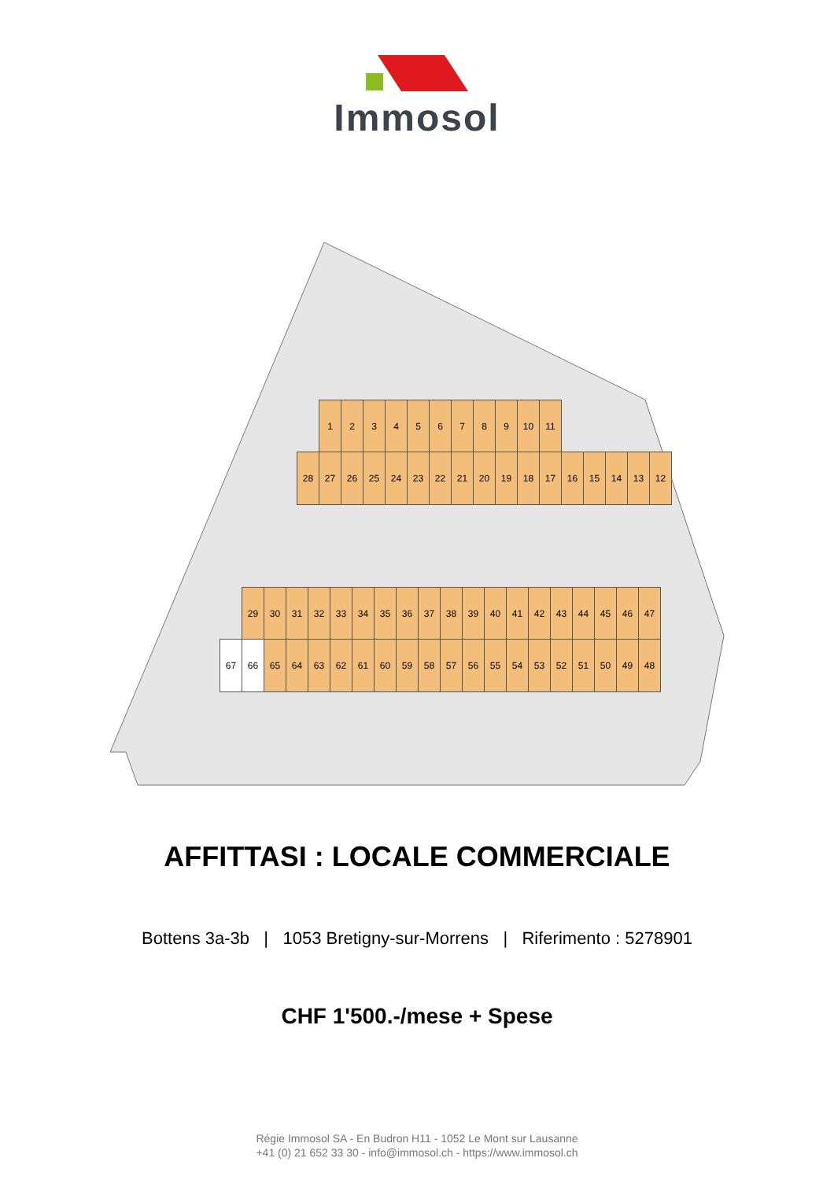Immosol
1 2 3 4 5 6 7 8 9 10 11
28 27 26 25 24 23 22 21 20 19 18 17 16 15 14 13 12
29 30 31 32 33 34 35 36 37 38 39 40 41 42 43 44 45 46 47
67 66 65 64 63 62 61 60 59 58 57 56 55 54 53 52 51 50 49 48
AFFITTASI : LOCALE COMMERCIALE
Bottens 3a-3b | 1053 Bretigny-sur-Morrens | Riferimento : 5278901
CHF 1'500.-/mese + Spese
Régie Immosol SA - En Budron H11 - 1052 Le Mont sur Lausanne
+41 (0) 21 652 33 30 - info@immosol.ch - https://www.immosol.ch